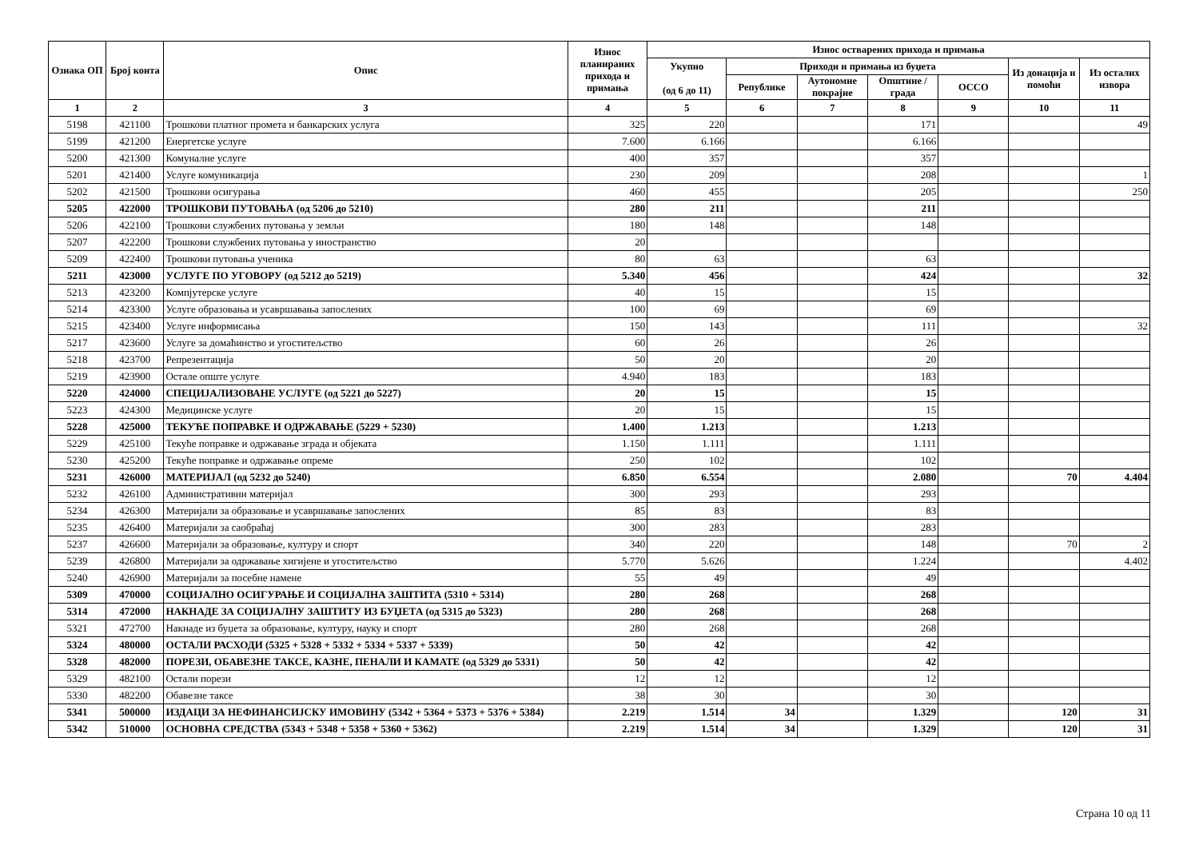| Ознака ОП | Број конта | Опис | Износ планираних прихода и примања | Износ остварених прихода и примања | | | | | | |
| --- | --- | --- | --- | --- | --- | --- | --- | --- | --- | --- |
| | | | | Укупно (од 6 до 11) | Приходи и примања из буџета | | | | Из донација и помоћи | Из осталих извора |
| | | | | | Републике | Аутономне покрајне | Општине / града | ОССО | | |
| 1 | 2 | 3 | 4 | 5 | 6 | 7 | 8 | 9 | 10 | 11 |
| 5198 | 421100 | Трошкови платног промета и банкарских услуга | 325 | 220 | | | 171 | | | 49 |
| 5199 | 421200 | Енергетске услуге | 7.600 | 6.166 | | | 6.166 | | | |
| 5200 | 421300 | Комуналне услуге | 400 | 357 | | | 357 | | | |
| 5201 | 421400 | Услуге комуникација | 230 | 209 | | | 208 | | | 1 |
| 5202 | 421500 | Трошкови осигурања | 460 | 455 | | | 205 | | | 250 |
| 5205 | 422000 | ТРОШКОВИ ПУТОВАЊА (од 5206 до 5210) | 280 | 211 | | | 211 | | | |
| 5206 | 422100 | Трошкови службених путовања у земљи | 180 | 148 | | | 148 | | | |
| 5207 | 422200 | Трошкови службених путовања у иностранство | 20 | | | | | | | |
| 5209 | 422400 | Трошкови путовања ученика | 80 | 63 | | | 63 | | | |
| 5211 | 423000 | УСЛУГЕ ПО УГОВОРУ (од 5212 до 5219) | 5.340 | 456 | | | 424 | | | 32 |
| 5213 | 423200 | Компјутерске услуге | 40 | 15 | | | 15 | | | |
| 5214 | 423300 | Услуге образовања и усавршавања запослених | 100 | 69 | | | 69 | | | |
| 5215 | 423400 | Услуге информисања | 150 | 143 | | | 111 | | | 32 |
| 5217 | 423600 | Услуге за домаћинство и угоститељство | 60 | 26 | | | 26 | | | |
| 5218 | 423700 | Репрезентација | 50 | 20 | | | 20 | | | |
| 5219 | 423900 | Остале опште услуге | 4.940 | 183 | | | 183 | | | |
| 5220 | 424000 | СПЕЦИЈАЛИЗОВАНЕ УСЛУГЕ (од 5221 до 5227) | 20 | 15 | | | 15 | | | |
| 5223 | 424300 | Медицинске услуге | 20 | 15 | | | 15 | | | |
| 5228 | 425000 | ТЕКУЋЕ ПОПРАВКЕ И ОДРЖАВАЊЕ (5229 + 5230) | 1.400 | 1.213 | | | 1.213 | | | |
| 5229 | 425100 | Текуће поправке и одржавање зграда и објеката | 1.150 | 1.111 | | | 1.111 | | | |
| 5230 | 425200 | Текуће поправке и одржавање опреме | 250 | 102 | | | 102 | | | |
| 5231 | 426000 | МАТЕРИЈАЛ (од 5232 до 5240) | 6.850 | 6.554 | | | 2.080 | | 70 | 4.404 |
| 5232 | 426100 | Административни материјал | 300 | 293 | | | 293 | | | |
| 5234 | 426300 | Материјали за образовање и усавршавање запослених | 85 | 83 | | | 83 | | | |
| 5235 | 426400 | Материјали за саобраћај | 300 | 283 | | | 283 | | | |
| 5237 | 426600 | Материјали за образовање, културу и спорт | 340 | 220 | | | 148 | | 70 | 2 |
| 5239 | 426800 | Материјали за одржавање хигијене и угоститељство | 5.770 | 5.626 | | | 1.224 | | | 4.402 |
| 5240 | 426900 | Материјали за посебне намене | 55 | 49 | | | 49 | | | |
| 5309 | 470000 | СОЦИЈАЛНО ОСИГУРАЊЕ И СОЦИЈАЛНА ЗАШТИТА (5310 + 5314) | 280 | 268 | | | 268 | | | |
| 5314 | 472000 | НАКНАДЕ ЗА СОЦИЈАЛНУ ЗАШТИТУ ИЗ БУЏЕТА (од 5315 до 5323) | 280 | 268 | | | 268 | | | |
| 5321 | 472700 | Накнаде из буџета за образовање, културу, науку и спорт | 280 | 268 | | | 268 | | | |
| 5324 | 480000 | ОСТАЛИ РАСХОДИ (5325 + 5328 + 5332 + 5334 + 5337 + 5339) | 50 | 42 | | | 42 | | | |
| 5328 | 482000 | ПОРЕЗИ, ОБАВЕЗНЕ ТАКСЕ, КАЗНЕ, ПЕНАЛИ И КАМАТЕ (од 5329 до 5331) | 50 | 42 | | | 42 | | | |
| 5329 | 482100 | Остали порези | 12 | 12 | | | 12 | | | |
| 5330 | 482200 | Обавезне таксе | 38 | 30 | | | 30 | | | |
| 5341 | 500000 | ИЗДАЦИ ЗА НЕФИНАНСИЈСКУ ИМОВИНУ (5342 + 5364 + 5373 + 5376 + 5384) | 2.219 | 1.514 | 34 | | 1.329 | | 120 | 31 |
| 5342 | 510000 | ОСНОВНА СРЕДСТВА (5343 + 5348 + 5358 + 5360 + 5362) | 2.219 | 1.514 | 34 | | 1.329 | | 120 | 31 |
Страна 10 од 11